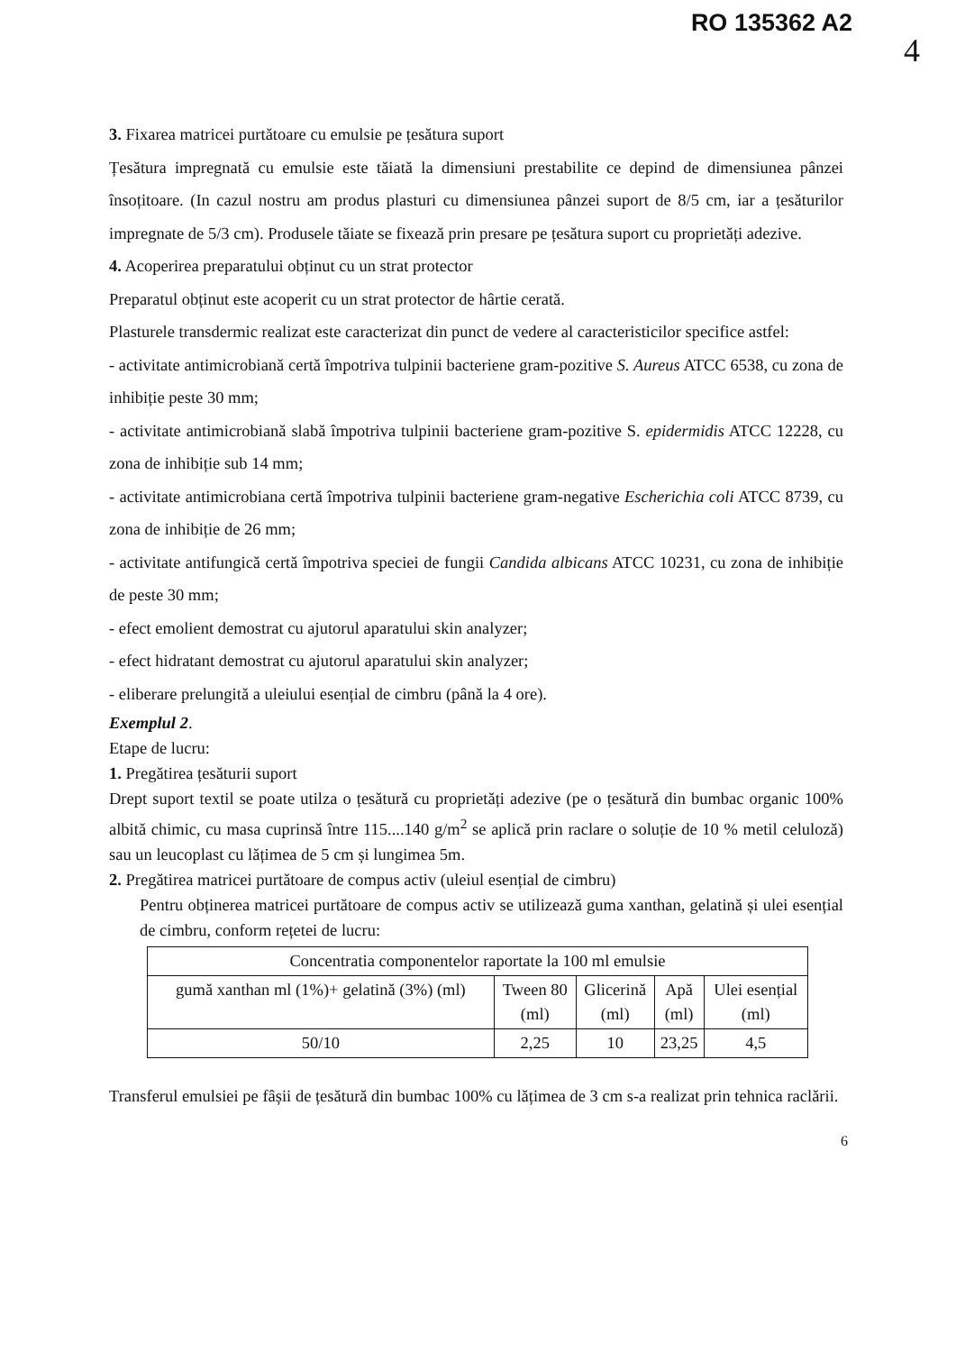RO 135362 A2
4
3. Fixarea matricei purtătoare cu emulsie pe țesătura suport
Țesătura impregnată cu emulsie este tăiată la dimensiuni prestabilite ce depind de dimensiunea pânzei însoțitoare. (In cazul nostru am produs plasturi cu dimensiunea pânzei suport de 8/5 cm, iar a țesăturilor impregnate de 5/3 cm). Produsele tăiate se fixează prin presare pe țesătura suport cu proprietăți adezive.
4. Acoperirea preparatului obținut cu un strat protector
Preparatul obținut este acoperit cu un strat protector de hârtie cerată.
Plasturele transdermic realizat este caracterizat din punct de vedere al caracteristicilor specifice astfel:
- activitate antimicrobiană certă împotriva tulpinii bacteriene gram-pozitive S. Aureus ATCC 6538, cu zona de inhibiție peste 30 mm;
- activitate antimicrobiană slabă împotriva tulpinii bacteriene gram-pozitive S. epidermidis ATCC 12228, cu zona de inhibiție sub 14 mm;
- activitate antimicrobiana certă împotriva tulpinii bacteriene gram-negative Escherichia coli ATCC 8739, cu zona de inhibiție de 26 mm;
- activitate antifungică certă împotriva speciei de fungii Candida albicans ATCC 10231, cu zona de inhibiție de peste 30 mm;
- efect emolient demostrat cu ajutorul aparatului skin analyzer;
- efect hidratant demostrat cu ajutorul aparatului skin analyzer;
- eliberare prelungită a uleiului esențial de cimbru (până la 4 ore).
Exemplul 2.
Etape de lucru:
1. Pregătirea țesăturii suport
Drept suport textil se poate utilza o țesătură cu proprietăți adezive (pe o țesătură din bumbac organic 100% albită chimic, cu masa cuprinsă între 115....140 g/m<sup>2</sup> se aplică prin raclare o soluție de 10 % metil celuloză) sau un leucoplast cu lățimea de 5 cm și lungimea 5m.
2. Pregătirea matricei purtătoare de compus activ (uleiul esențial de cimbru)
Pentru obținerea matricei purtătoare de compus activ se utilizează guma xanthan, gelatină și ulei esențial de cimbru, conform rețetei de lucru:
| Concentratia componentelor raportate la 100 ml emulsie | | | | |
| gumă xanthan ml (1%)+ gelatină (3%) (ml) | Tween 80 (ml) | Glicerină (ml) | Apă (ml) | Ulei esențial (ml) |
| 50/10 | 2,25 | 10 | 23,25 | 4,5 |
Transferul emulsiei pe fâșii de țesătură din bumbac 100% cu lățimea de 3 cm s-a realizat prin tehnica raclării.
6